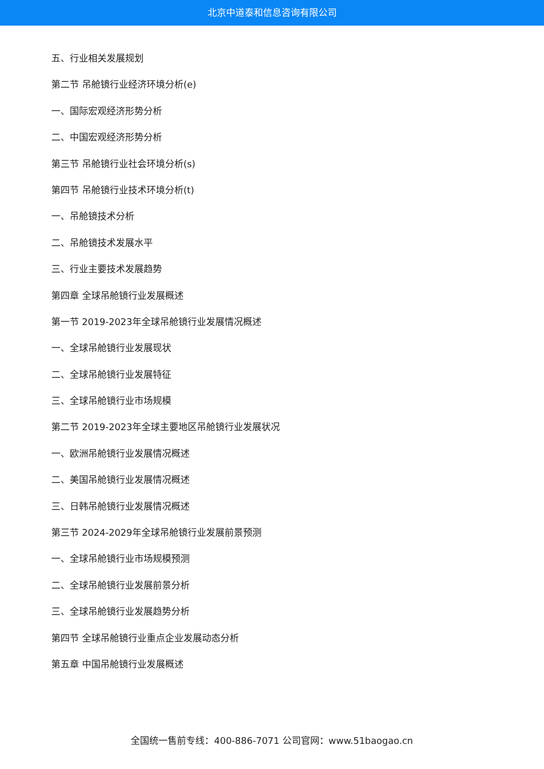北京中道泰和信息咨询有限公司
五、行业相关发展规划
第二节 吊舱镜行业经济环境分析(e)
一、国际宏观经济形势分析
二、中国宏观经济形势分析
第三节 吊舱镜行业社会环境分析(s)
第四节 吊舱镜行业技术环境分析(t)
一、吊舱镜技术分析
二、吊舱镜技术发展水平
三、行业主要技术发展趋势
第四章 全球吊舱镜行业发展概述
第一节 2019-2023年全球吊舱镜行业发展情况概述
一、全球吊舱镜行业发展现状
二、全球吊舱镜行业发展特征
三、全球吊舱镜行业市场规模
第二节 2019-2023年全球主要地区吊舱镜行业发展状况
一、欧洲吊舱镜行业发展情况概述
二、美国吊舱镜行业发展情况概述
三、日韩吊舱镜行业发展情况概述
第三节 2024-2029年全球吊舱镜行业发展前景预测
一、全球吊舱镜行业市场规模预测
二、全球吊舱镜行业发展前景分析
三、全球吊舱镜行业发展趋势分析
第四节 全球吊舱镜行业重点企业发展动态分析
第五章 中国吊舱镜行业发展概述
全国统一售前专线：400-886-7071 公司官网：www.51baogao.cn